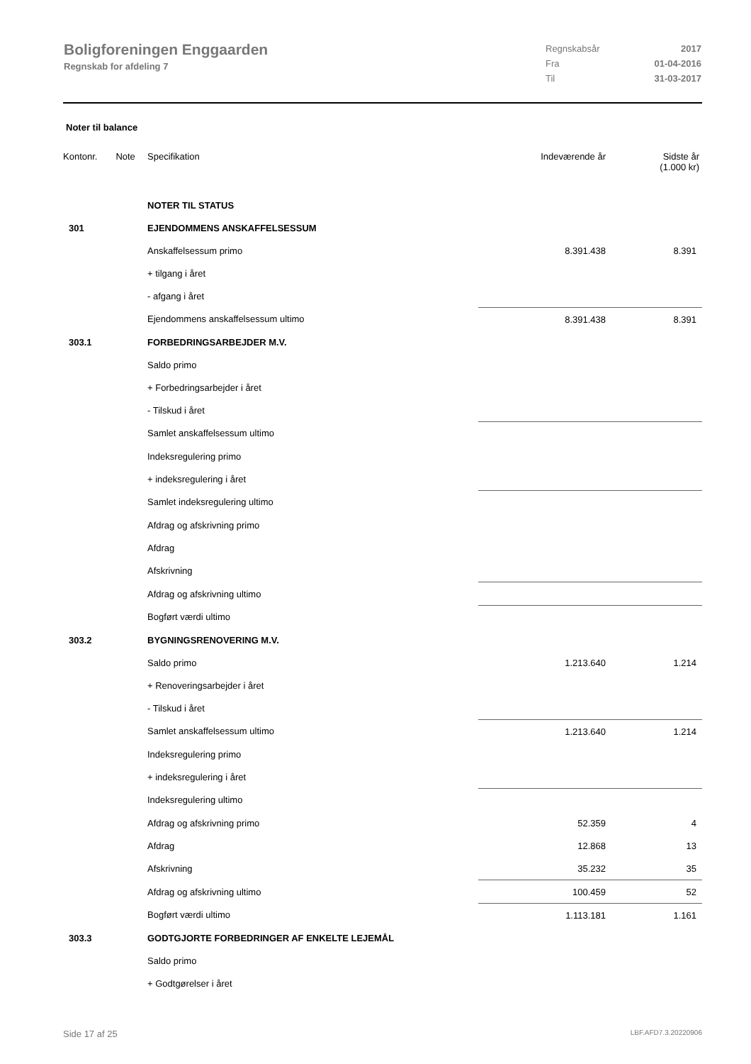Boligforeningen Enggaarden
Regnskab for afdeling 7
Regnskabsår 2017
Fra 01-04-2016
Til 31-03-2017
Noter til balance
| Kontonr. | Note | Specifikation | Indeværende år | Sidste år (1.000 kr) |
| --- | --- | --- | --- | --- |
| | | NOTER TIL STATUS | | |
| 301 | | EJENDOMMENS ANSKAFFELSESSUM | | |
| | | Anskaffelsessum primo | 8.391.438 | 8.391 |
| | | + tilgang i året | | |
| | | - afgang i året | | |
| | | Ejendommens anskaffelsessum ultimo | 8.391.438 | 8.391 |
| 303.1 | | FORBEDRINGSARBEJDER M.V. | | |
| | | Saldo primo | | |
| | | + Forbedringsarbejder i året | | |
| | | - Tilskud i året | | |
| | | Samlet anskaffelsessum ultimo | | |
| | | Indeksregulering primo | | |
| | | + indeksregulering i året | | |
| | | Samlet indeksregulering ultimo | | |
| | | Afdrag og afskrivning primo | | |
| | | Afdrag | | |
| | | Afskrivning | | |
| | | Afdrag og afskrivning ultimo | | |
| | | Bogført værdi ultimo | | |
| 303.2 | | BYGNINGSRENOVERING M.V. | | |
| | | Saldo primo | 1.213.640 | 1.214 |
| | | + Renoveringsarbejder i året | | |
| | | - Tilskud i året | | |
| | | Samlet anskaffelsessum ultimo | 1.213.640 | 1.214 |
| | | Indeksregulering primo | | |
| | | + indeksregulering i året | | |
| | | Indeksregulering ultimo | | |
| | | Afdrag og afskrivning primo | 52.359 | 4 |
| | | Afdrag | 12.868 | 13 |
| | | Afskrivning | 35.232 | 35 |
| | | Afdrag og afskrivning ultimo | 100.459 | 52 |
| | | Bogført værdi ultimo | 1.113.181 | 1.161 |
| 303.3 | | GODTGJORTE FORBEDRINGER AF ENKELTE LEJEMÅL | | |
| | | Saldo primo | | |
| | | + Godtgørelser i året | | |
Side 17 af 25 LBF.AFD7.3.20220906